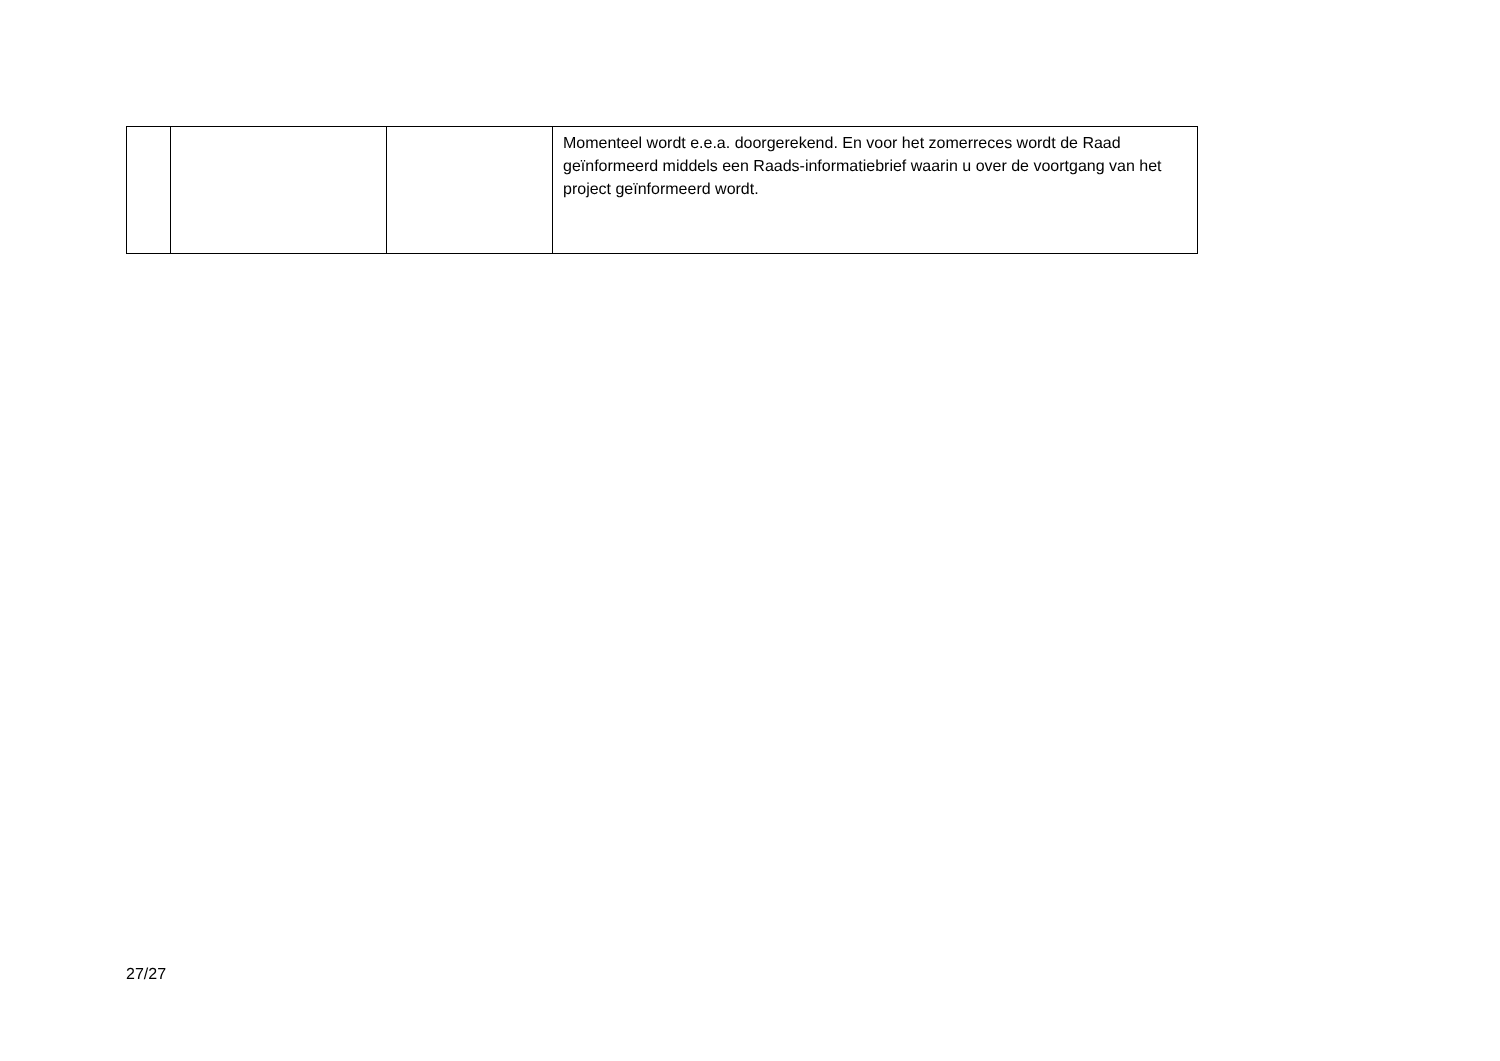| | | | Momenteel wordt e.e.a. doorgerekend. En voor het zomerreces wordt de Raad geïnformeerd middels een Raads-informatiebrief waarin u over de voortgang van het project geïnformeerd wordt. |
27/27